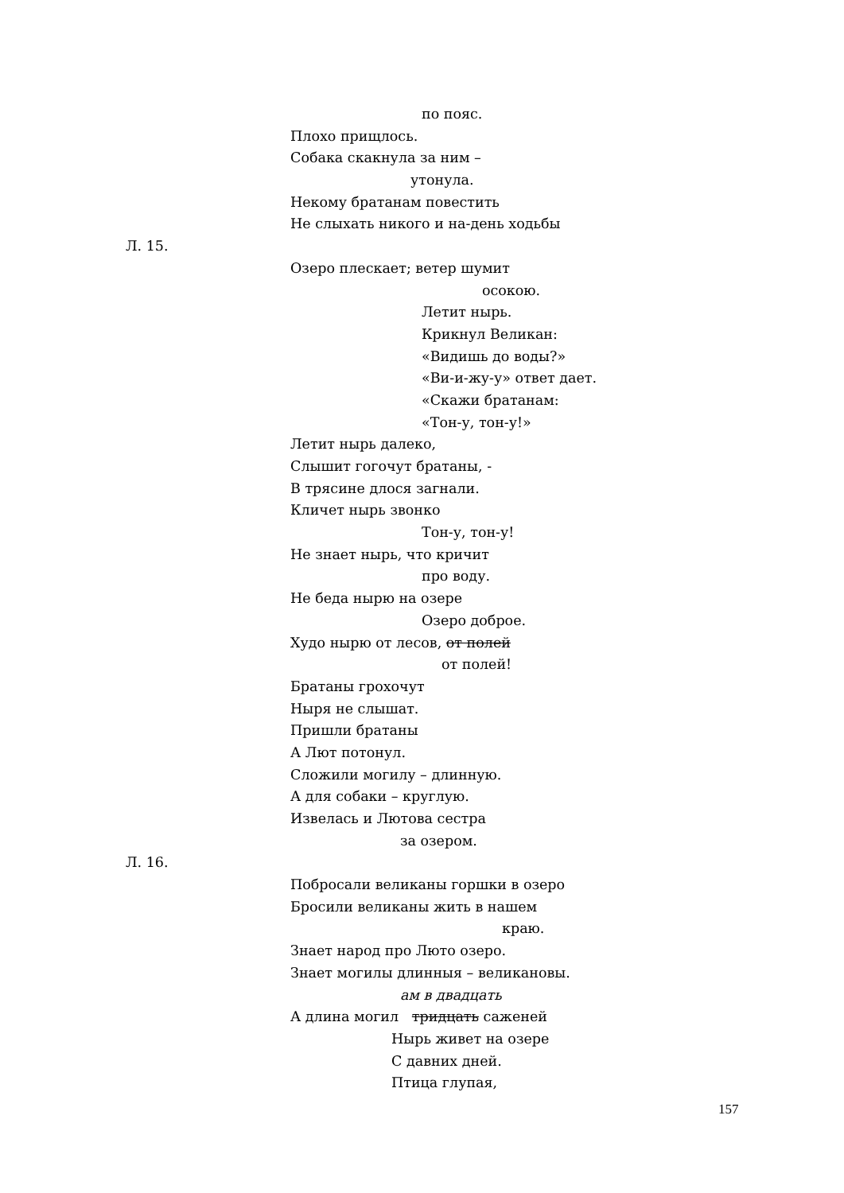по пояс.
Плохо прищлось.
Собака скакнула за ним –
утонула.
Некому братанам повестить
Не слыхать никого и на-день ходьбы
Л. 15.
Озеро плескает; ветер шумит
осокою.
Летит нырь.
Крикнул Великан:
«Видишь до воды?»
«Ви-и-жу-у» ответ дает.
«Скажи братанам:
«Тон-у, тон-у!»
Летит нырь далеко,
Слышит гогочут братаны, -
В трясине длося загнали.
Кличет нырь звонко
Тон-у, тон-у!
Не знает нырь, что кричит
про воду.
Не беда нырю на озере
Озеро доброе.
Худо нырю от лесов, от полей
от полей!
Братаны грохочут
Ныря не слышат.
Пришли братаны
А Лют потонул.
Сложили могилу – длинную.
А для собаки – круглую.
Извелась и Лютова сестра
за озером.
Л. 16.
Побросали великаны горшки в озеро
Бросили великаны жить в нашем
краю.
Знает народ про Люто озеро.
Знает могилы длинныя – великановы.
ам в двадцать
А длина могил тридцать саженей
Нырь живет на озере
С давних дней.
Птица глупая,
157